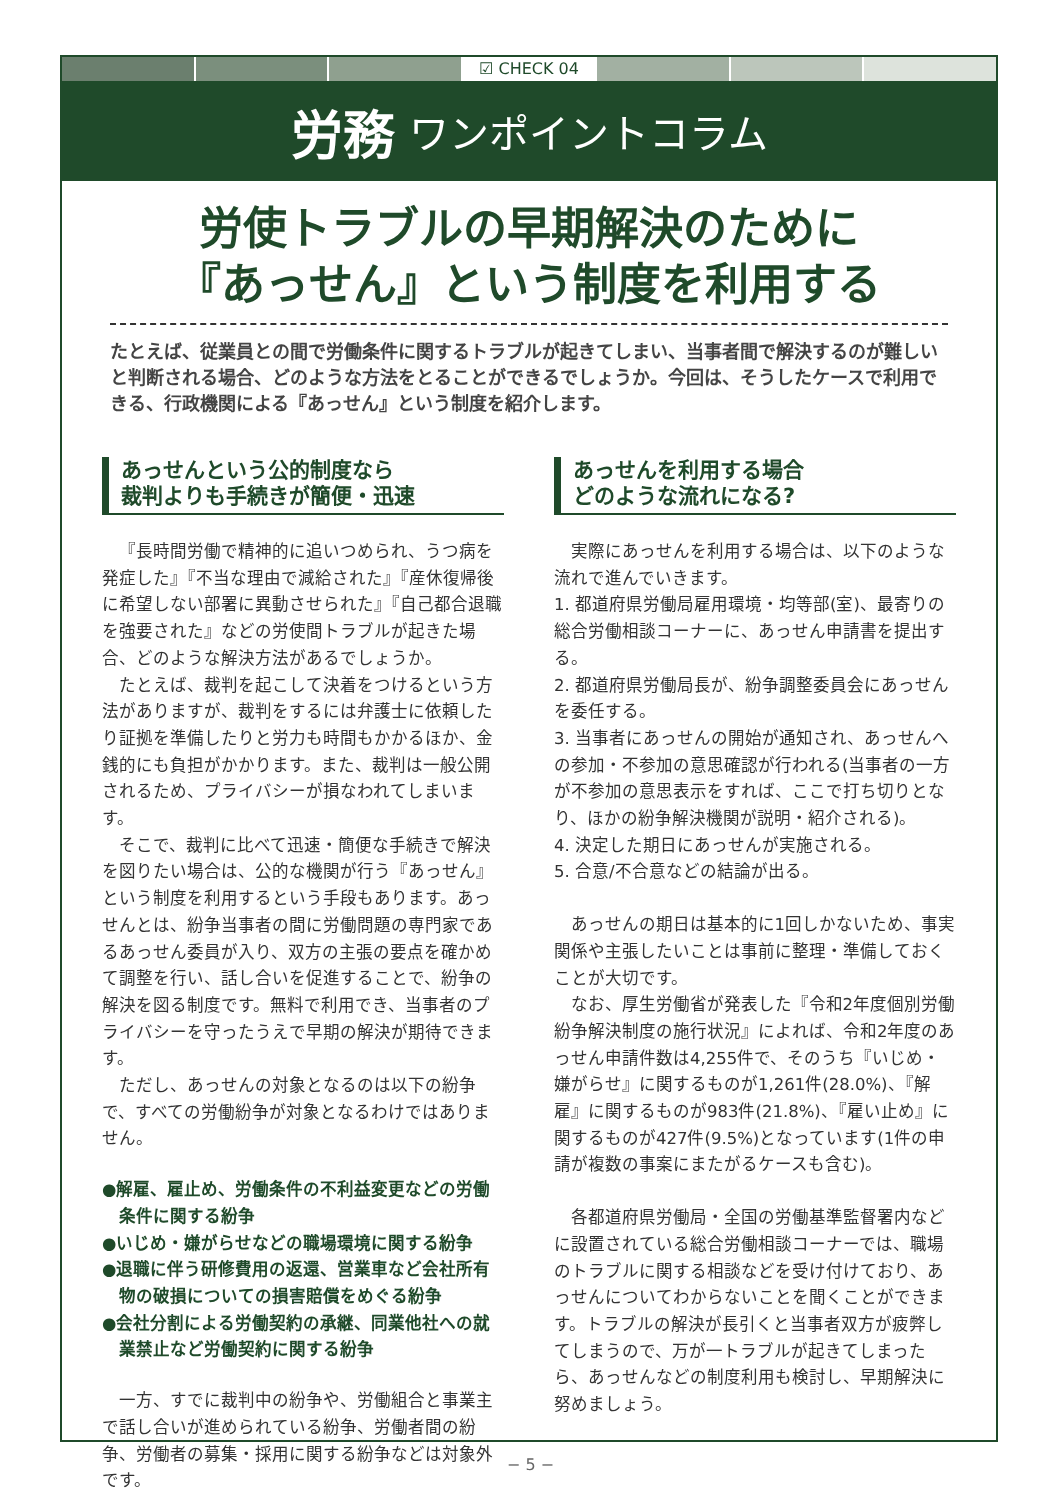☑ CHECK 04
労務 ワンポイントコラム
労使トラブルの早期解決のために
『あっせん』という制度を利用する
たとえば、従業員との間で労働条件に関するトラブルが起きてしまい、当事者間で解決するのが難しいと判断される場合、どのような方法をとることができるでしょうか。今回は、そうしたケースで利用できる、行政機関による『あっせん』という制度を紹介します。
あっせんという公的制度なら
裁判よりも手続きが簡便・迅速
『長時間労働で精神的に追いつめられ、うつ病を発症した』『不当な理由で減給された』『産休復帰後に希望しない部署に異動させられた』『自己都合退職を強要された』などの労使間トラブルが起きた場合、どのような解決方法があるでしょうか。
たとえば、裁判を起こして決着をつけるという方法がありますが、裁判をするには弁護士に依頼したり証拠を準備したりと労力も時間もかかるほか、金銭的にも負担がかかります。また、裁判は一般公開されるため、プライバシーが損なわれてしまいます。
そこで、裁判に比べて迅速・簡便な手続きで解決を図りたい場合は、公的な機関が行う『あっせん』という制度を利用するという手段もあります。あっせんとは、紛争当事者の間に労働問題の専門家であるあっせん委員が入り、双方の主張の要点を確かめて調整を行い、話し合いを促進することで、紛争の解決を図る制度です。無料で利用でき、当事者のプライバシーを守ったうえで早期の解決が期待できます。
ただし、あっせんの対象となるのは以下の紛争で、すべての労働紛争が対象となるわけではありません。
●解雇、雇止め、労働条件の不利益変更などの労働条件に関する紛争
●いじめ・嫌がらせなどの職場環境に関する紛争
●退職に伴う研修費用の返還、営業車など会社所有物の破損についての損害賠償をめぐる紛争
●会社分割による労働契約の承継、同業他社への就業禁止など労働契約に関する紛争
一方、すでに裁判中の紛争や、労働組合と事業主で話し合いが進められている紛争、労働者間の紛争、労働者の募集・採用に関する紛争などは対象外です。
あっせんを利用する場合
どのような流れになる?
実際にあっせんを利用する場合は、以下のような流れで進んでいきます。
1. 都道府県労働局雇用環境・均等部(室)、最寄りの総合労働相談コーナーに、あっせん申請書を提出する。
2. 都道府県労働局長が、紛争調整委員会にあっせんを委任する。
3. 当事者にあっせんの開始が通知され、あっせんへの参加・不参加の意思確認が行われる(当事者の一方が不参加の意思表示をすれば、ここで打ち切りとなり、ほかの紛争解決機関が説明・紹介される)。
4. 決定した期日にあっせんが実施される。
5. 合意/不合意などの結論が出る。
あっせんの期日は基本的に1回しかないため、事実関係や主張したいことは事前に整理・準備しておくことが大切です。
なお、厚生労働省が発表した『令和2年度個別労働紛争解決制度の施行状況』によれば、令和2年度のあっせん申請件数は4,255件で、そのうち『いじめ・嫌がらせ』に関するものが1,261件(28.0%)、『解雇』に関するものが983件(21.8%)、『雇い止め』に関するものが427件(9.5%)となっています(1件の申請が複数の事案にまたがるケースも含む)。
各都道府県労働局・全国の労働基準監督署内などに設置されている総合労働相談コーナーでは、職場のトラブルに関する相談などを受け付けており、あっせんについてわからないことを聞くことができます。トラブルの解決が長引くと当事者双方が疲弊してしまうので、万が一トラブルが起きてしまったら、あっせんなどの制度利用も検討し、早期解決に努めましょう。
− 5 −